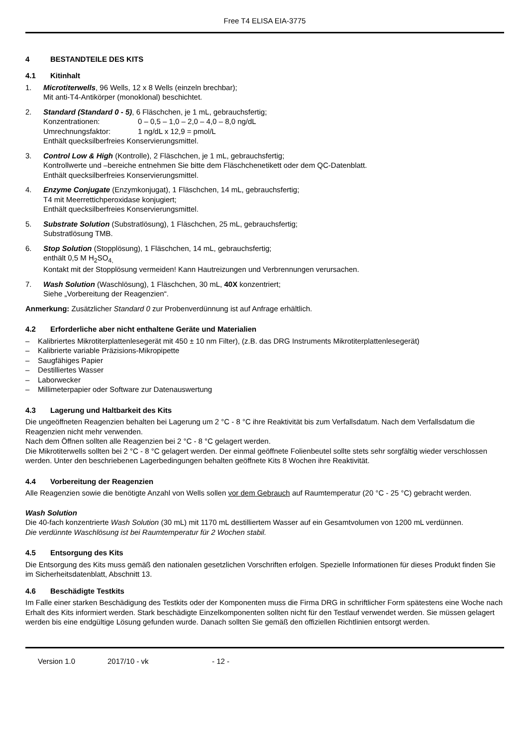Free T4 ELISA EIA-3775
4 BESTANDTEILE DES KITS
4.1 Kitinhalt
1. Microtiterwells, 96 Wells, 12 x 8 Wells (einzeln brechbar);
Mit anti-T4-Antikörper (monoklonal) beschichtet.
2. Standard (Standard 0 - 5), 6 Fläschchen, je 1 mL, gebrauchsfertig;
Konzentrationen: 0 – 0,5 – 1,0 – 2,0 – 4,0 – 8,0 ng/dL
Umrechnungsfaktor: 1 ng/dL x 12,9 = pmol/L
Enthält quecksilberfreies Konservierungsmittel.
3. Control Low & High (Kontrolle), 2 Fläschchen, je 1 mL, gebrauchsfertig;
Kontrollwerte und –bereiche entnehmen Sie bitte dem Fläschchenetikett oder dem QC-Datenblatt.
Enthält quecksilberfreies Konservierungsmittel.
4. Enzyme Conjugate (Enzymkonjugat), 1 Fläschchen, 14 mL, gebrauchsfertig;
T4 mit Meerrettichperoxidase konjugiert;
Enthält quecksilberfreies Konservierungsmittel.
5. Substrate Solution (Substratlösung), 1 Fläschchen, 25 mL, gebrauchsfertig;
Substratlösung TMB.
6. Stop Solution (Stopplösung), 1 Fläschchen, 14 mL, gebrauchsfertig;
enthält 0,5 M H<sub>2</sub>SO<sub>4,</sub>
Kontakt mit der Stopplösung vermeiden! Kann Hautreizungen und Verbrennungen verursachen.
7. Wash Solution (Waschlösung), 1 Fläschchen, 30 mL, 40X konzentriert;
Siehe „Vorbereitung der Reagenzien“.
Anmerkung: Zusätzlicher Standard 0 zur Probenverdünnung ist auf Anfrage erhältlich.
4.2 Erforderliche aber nicht enthaltene Geräte und Materialien
– Kalibriertes Mikrotiterplattenlesegerät mit 450 ± 10 nm Filter), (z.B. das DRG Instruments Mikrotiterplattenlesegerät)
– Kalibrierte variable Präzisions-Mikropipette
– Saugfähiges Papier
– Destilliertes Wasser
– Laborwecker
– Millimeterpapier oder Software zur Datenauswertung
4.3 Lagerung und Haltbarkeit des Kits
Die ungeöffneten Reagenzien behalten bei Lagerung um 2 °C - 8 °C ihre Reaktivität bis zum Verfallsdatum. Nach dem Verfallsdatum die Reagenzien nicht mehr verwenden.
Nach dem Öffnen sollten alle Reagenzien bei 2 °C - 8 °C gelagert werden.
Die Mikrotiterwells sollten bei 2 °C - 8 °C gelagert werden. Der einmal geöffnete Folienbeutel sollte stets sehr sorgfältig wieder verschlossen werden. Unter den beschriebenen Lagerbedingungen behalten geöffnete Kits 8 Wochen ihre Reaktivität.
4.4 Vorbereitung der Reagenzien
Alle Reagenzien sowie die benötigte Anzahl von Wells sollen vor dem Gebrauch auf Raumtemperatur (20 °C - 25 °C) gebracht werden.
Wash Solution
Die 40-fach konzentrierte Wash Solution (30 mL) mit 1170 mL destilliertem Wasser auf ein Gesamtvolumen von 1200 mL verdünnen.
Die verdünnte Waschlösung ist bei Raumtemperatur für 2 Wochen stabil.
4.5 Entsorgung des Kits
Die Entsorgung des Kits muss gemäß den nationalen gesetzlichen Vorschriften erfolgen. Spezielle Informationen für dieses Produkt finden Sie im Sicherheitsdatenblatt, Abschnitt 13.
4.6 Beschädigte Testkits
Im Falle einer starken Beschädigung des Testkits oder der Komponenten muss die Firma DRG in schriftlicher Form spätestens eine Woche nach Erhalt des Kits informiert werden. Stark beschädigte Einzelkomponenten sollten nicht für den Testlauf verwendet werden. Sie müssen gelagert werden bis eine endgültige Lösung gefunden wurde. Danach sollten Sie gemäß den offiziellen Richtlinien entsorgt werden.
Version 1.0 2017/10 - vk - 12 -